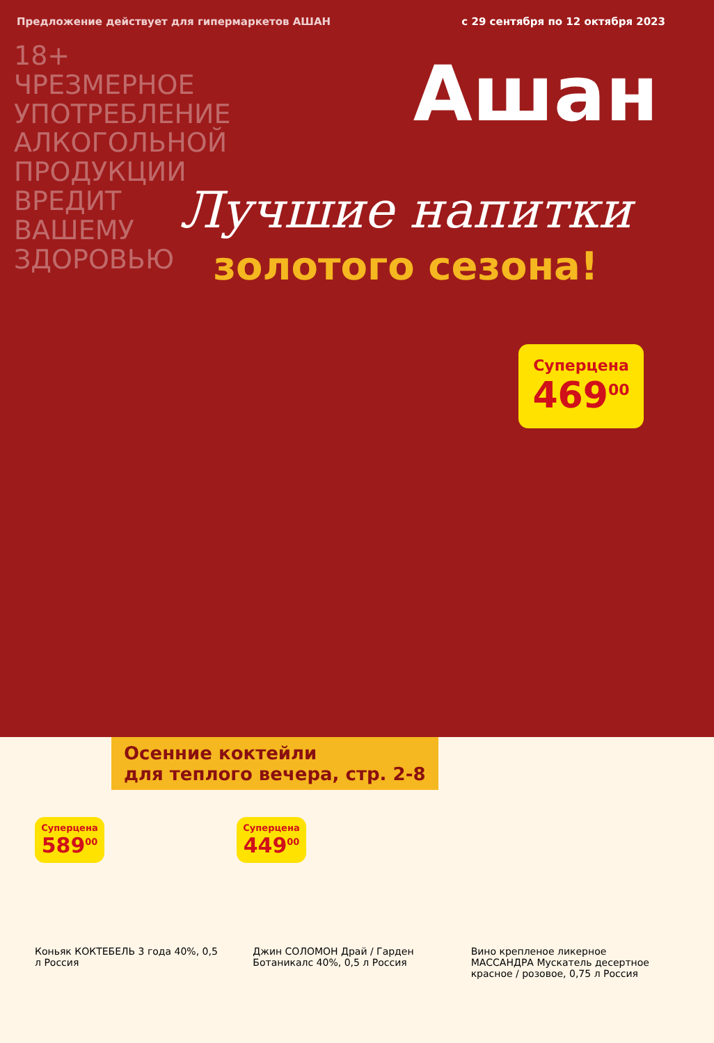Предложение действует для гипермаркетов АШАН с 29 сентября по 12 октября 2023
Ашан
Лучшие напитки
золотого сезона!
18+ ЧРЕЗМЕРНОЕ УПОТРЕБЛЕНИЕ АЛКОГОЛЬНОЙ ПРОДУКЦИИ ВРЕДИТ ВАШЕМУ ЗДОРОВЬЮ
Суперцена
469<sup>00</sup>
Осенние коктейли
для теплого вечера, стр. 2-8
Суперцена
589<sup>00</sup>
Суперцена
449<sup>00</sup>
Коньяк КОКТЕБЕЛЬ 3 года 40%, 0,5 л Россия
Джин СОЛОМОН Драй / Гарден Ботаникалс 40%, 0,5 л Россия
Вино крепленое ликерное МАССАНДРА Мускатель десертное красное / розовое, 0,75 л Россия